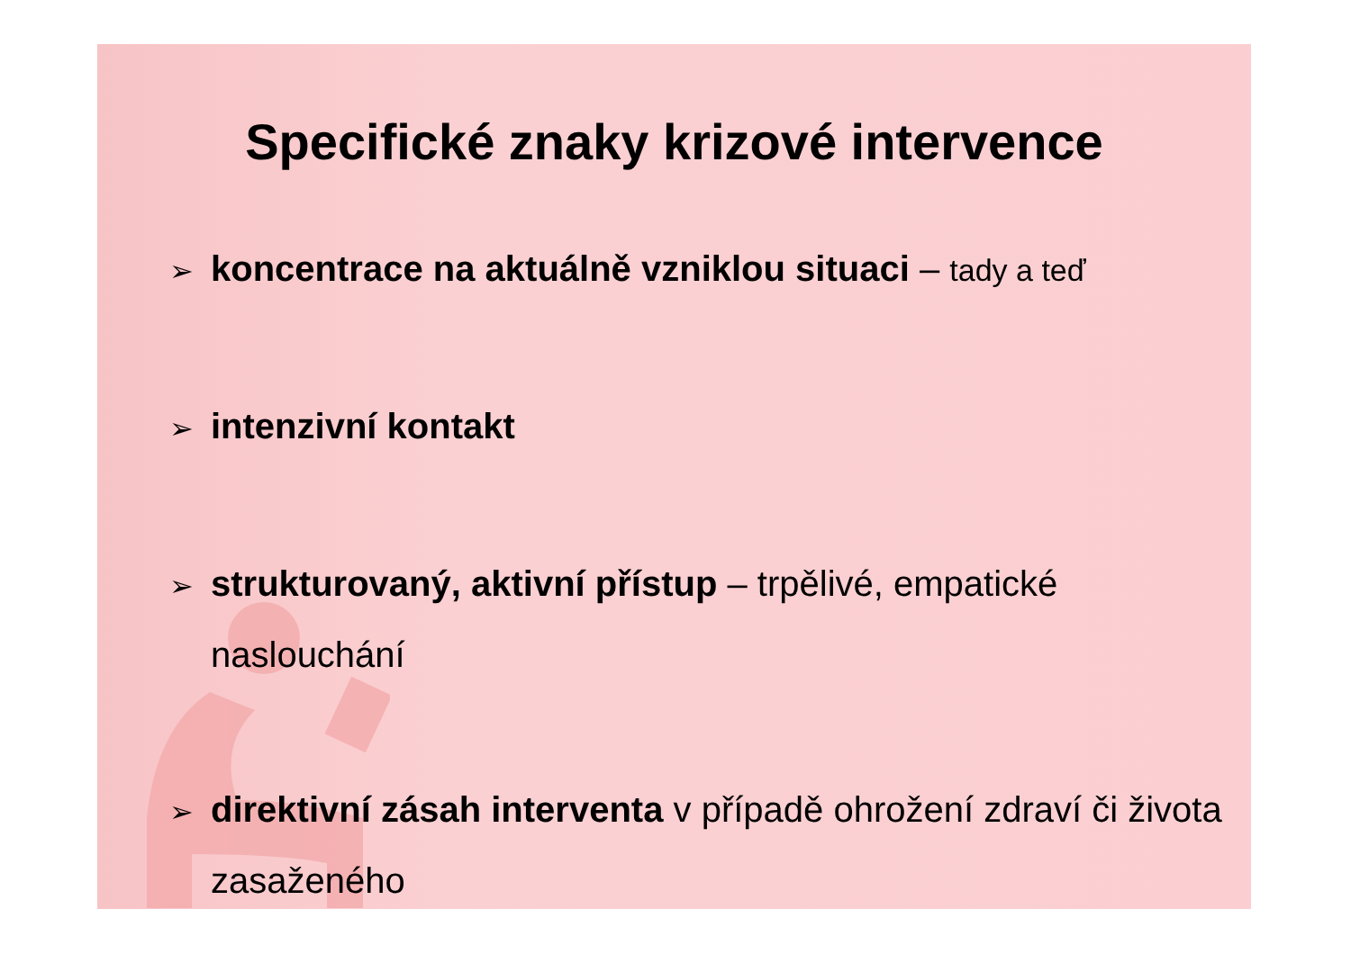Specifické znaky krizové intervence
➢ koncentrace na aktuálně vzniklou situaci – tady a teď
➢ intenzivní kontakt
➢ strukturovaný, aktivní přístup – trpělivé, empatické naslouchání
➢ direktivní zásah interventa v případě ohrožení zdraví či života zasaženého